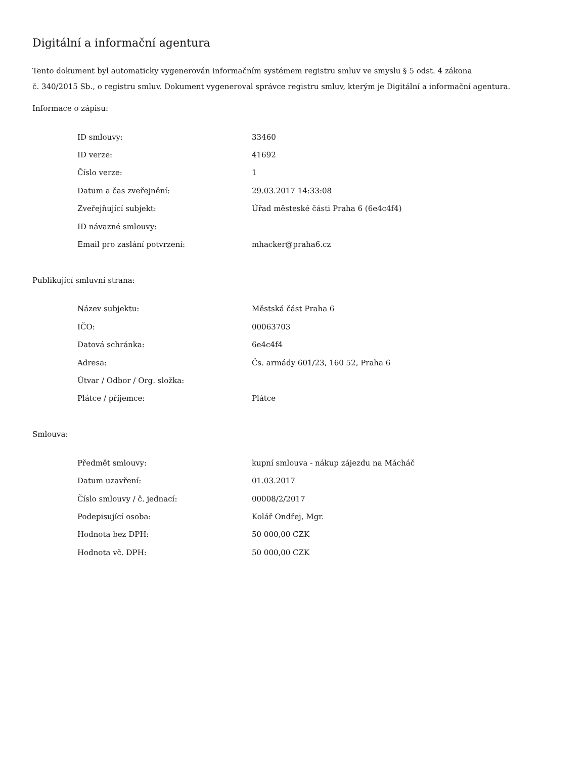Digitální a informační agentura
Tento dokument byl automaticky vygenerován informačním systémem registru smluv ve smyslu § 5 odst. 4 zákona
č. 340/2015 Sb., o registru smluv. Dokument vygeneroval správce registru smluv, kterým je Digitální a informační agentura.
Informace o zápisu:
| ID smlouvy: | 33460 |
| ID verze: | 41692 |
| Číslo verze: | 1 |
| Datum a čas zveřejnění: | 29.03.2017 14:33:08 |
| Zveřejňující subjekt: | Úřad městeské části Praha 6 (6e4c4f4) |
| ID návazné smlouvy: | |
| Email pro zaslání potvrzení: | mhacker@praha6.cz |
Publikující smluvní strana:
| Název subjektu: | Městská část Praha 6 |
| IČO: | 00063703 |
| Datová schránka: | 6e4c4f4 |
| Adresa: | Čs. armády 601/23, 160 52, Praha 6 |
| Útvar / Odbor / Org. složka: | |
| Plátce / příjemce: | Plátce |
Smlouva:
| Předmět smlouvy: | kupní smlouva - nákup zájezdu na Mácháč |
| Datum uzavření: | 01.03.2017 |
| Číslo smlouvy / č. jednací: | 00008/2/2017 |
| Podepisující osoba: | Kolář Ondřej, Mgr. |
| Hodnota bez DPH: | 50 000,00 CZK |
| Hodnota vč. DPH: | 50 000,00 CZK |